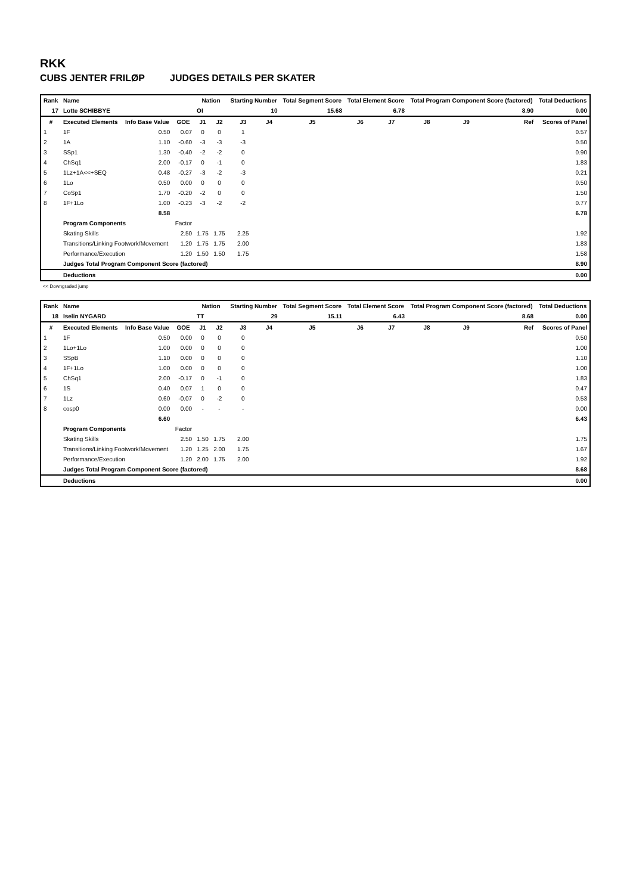RKK
CUBS JENTER FRILØP JUDGES DETAILS PER SKATER
| Rank | Name | | | Nation | | Starting Number | | Total Segment Score | Total Element Score | | Total Program Component Score (factored) | | | Total Deductions |
| --- | --- | --- | --- | --- | --- | --- | --- | --- | --- | --- | --- | --- | --- | --- |
| 17 | Lotte SCHIBBYE | | | OI | | 10 | | 15.68 | 6.78 | | 8.90 | | | 0.00 |
| # | Executed Elements | Info Base Value | GOE | J1 | J2 | J3 | J4 | J5 | J6 | J7 | J8 | J9 | Ref | Scores of Panel |
| 1 | 1F | 0.50 | 0.07 | 0 | 0 | 1 | | | | | | | | 0.57 |
| 2 | 1A | 1.10 | -0.60 | -3 | -3 | -3 | | | | | | | | 0.50 |
| 3 | SSp1 | 1.30 | -0.40 | -2 | -2 | 0 | | | | | | | | 0.90 |
| 4 | ChSq1 | 2.00 | -0.17 | 0 | -1 | 0 | | | | | | | | 1.83 |
| 5 | 1Lz+1A<<+SEQ | 0.48 | -0.27 | -3 | -2 | -3 | | | | | | | | 0.21 |
| 6 | 1Lo | 0.50 | 0.00 | 0 | 0 | 0 | | | | | | | | 0.50 |
| 7 | CoSp1 | 1.70 | -0.20 | -2 | 0 | 0 | | | | | | | | 1.50 |
| 8 | 1F+1Lo | 1.00 | -0.23 | -3 | -2 | -2 | | | | | | | | 0.77 |
| | | 8.58 | | | | | | | | | | | 6.78 | |
| | Program Components | | Factor | | | | | | | | | | | |
| | Skating Skills | | 2.50 | 1.75 | 1.75 | 2.25 | | | | | | | 1.92 | |
| | Transitions/Linking Footwork/Movement | | 1.20 | 1.75 | 1.75 | 2.00 | | | | | | | 1.83 | |
| | Performance/Execution | | 1.20 | 1.50 | 1.50 | 1.75 | | | | | | | 1.58 | |
| | Judges Total Program Component Score (factored) | | | | | | | | | | | | 8.90 | |
| | Deductions | | | | | | | | | | | | 0.00 | |
<< Downgraded jump
| Rank | Name | | | Nation | | Starting Number | | Total Segment Score | Total Element Score | | Total Program Component Score (factored) | | | Total Deductions |
| --- | --- | --- | --- | --- | --- | --- | --- | --- | --- | --- | --- | --- | --- | --- |
| 18 | Iselin NYGARD | | | TT | | 29 | | 15.11 | 6.43 | | 8.68 | | | 0.00 |
| # | Executed Elements | Info Base Value | GOE | J1 | J2 | J3 | J4 | J5 | J6 | J7 | J8 | J9 | Ref | Scores of Panel |
| 1 | 1F | 0.50 | 0.00 | 0 | 0 | 0 | | | | | | | | 0.50 |
| 2 | 1Lo+1Lo | 1.00 | 0.00 | 0 | 0 | 0 | | | | | | | | 1.00 |
| 3 | SSpB | 1.10 | 0.00 | 0 | 0 | 0 | | | | | | | | 1.10 |
| 4 | 1F+1Lo | 1.00 | 0.00 | 0 | 0 | 0 | | | | | | | | 1.00 |
| 5 | ChSq1 | 2.00 | -0.17 | 0 | -1 | 0 | | | | | | | | 1.83 |
| 6 | 1S | 0.40 | 0.07 | 1 | 0 | 0 | | | | | | | | 0.47 |
| 7 | 1Lz | 0.60 | -0.07 | 0 | -2 | 0 | | | | | | | | 0.53 |
| 8 | cosp0 | 0.00 | 0.00 | - | - | - | | | | | | | | 0.00 |
| | | 6.60 | | | | | | | | | | | 6.43 | |
| | Program Components | | Factor | | | | | | | | | | | |
| | Skating Skills | | 2.50 | 1.50 | 1.75 | 2.00 | | | | | | | 1.75 | |
| | Transitions/Linking Footwork/Movement | | 1.20 | 1.25 | 2.00 | 1.75 | | | | | | | 1.67 | |
| | Performance/Execution | | 1.20 | 2.00 | 1.75 | 2.00 | | | | | | | 1.92 | |
| | Judges Total Program Component Score (factored) | | | | | | | | | | | | 8.68 | |
| | Deductions | | | | | | | | | | | | 0.00 | |